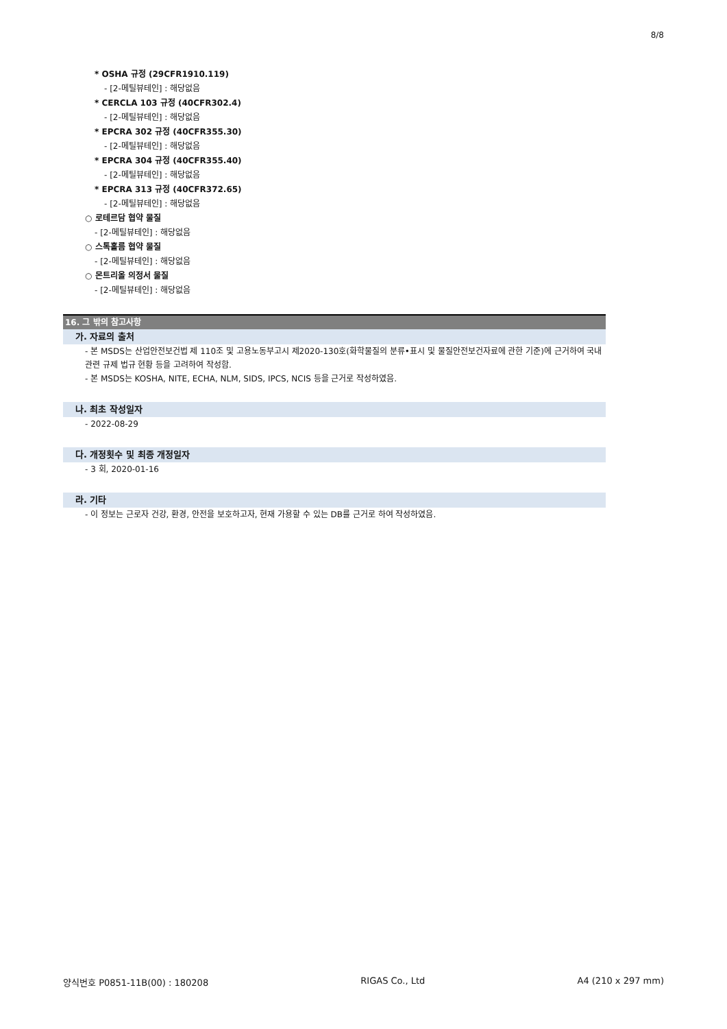8/8
* OSHA 규정 (29CFR1910.119)
- [2-메틸뷰테인] : 해당없음
* CERCLA 103 규정 (40CFR302.4)
- [2-메틸뷰테인] : 해당없음
* EPCRA 302 규정 (40CFR355.30)
- [2-메틸뷰테인] : 해당없음
* EPCRA 304 규정 (40CFR355.40)
- [2-메틸뷰테인] : 해당없음
* EPCRA 313 규정 (40CFR372.65)
- [2-메틸뷰테인] : 해당없음
○ 로테르담 협약 물질
- [2-메틸뷰테인] : 해당없음
○ 스톡홀름 협약 물질
- [2-메틸뷰테인] : 해당없음
○ 몬트리올 의정서 물질
- [2-메틸뷰테인] : 해당없음
16. 그 밖의 참고사항
가. 자료의 출처
- 본 MSDS는 산업안전보건법 제 110조 및 고용노동부고시 제2020-130호(화학물질의 분류•표시 및 물질안전보건자료에 관한 기준)에 근거하여 국내 관련 규제 법규 현황 등을 고려하여 작성함.
- 본 MSDS는 KOSHA, NITE, ECHA, NLM, SIDS, IPCS, NCIS 등을 근거로 작성하였음.
나. 최초 작성일자
- 2022-08-29
다. 개정횟수 및 최종 개정일자
- 3 회, 2020-01-16
라. 기타
- 이 정보는 근로자 건강, 환경, 안전을 보호하고자, 현재 가용할 수 있는 DB를 근거로 하여 작성하였음.
양식번호 P0851-11B(00) : 180208 RIGAS Co., Ltd A4 (210 x 297 mm)